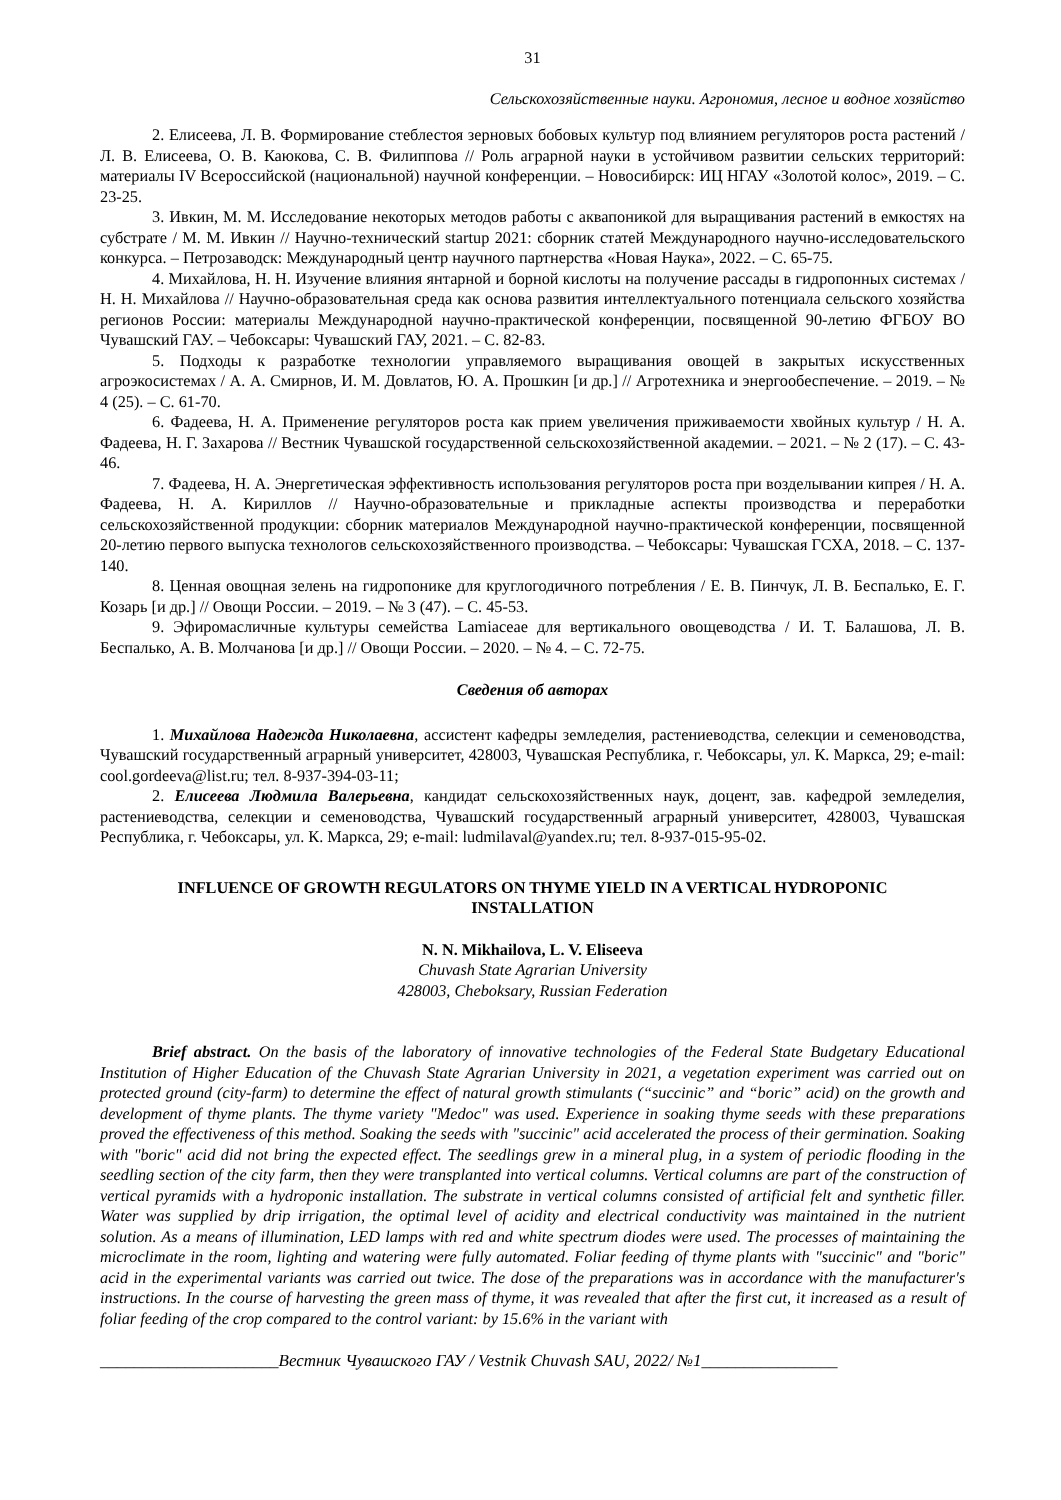31
Сельскохозяйственные науки. Агрономия, лесное и водное хозяйство
2. Елисеева, Л. В. Формирование стеблестоя зерновых бобовых культур под влиянием регуляторов роста растений / Л. В. Елисеева, О. В. Каюкова, С. В. Филиппова // Роль аграрной науки в устойчивом развитии сельских территорий: материалы IV Всероссийской (национальной) научной конференции. – Новосибирск: ИЦ НГАУ «Золотой колос», 2019. – С. 23-25.
3. Ивкин, М. М. Исследование некоторых методов работы с аквапоникой для выращивания растений в емкостях на субстрате / М. М. Ивкин // Научно-технический startup 2021: сборник статей Международного научно-исследовательского конкурса. – Петрозаводск: Международный центр научного партнерства «Новая Наука», 2022. – С. 65-75.
4. Михайлова, Н. Н. Изучение влияния янтарной и борной кислоты на получение рассады в гидропонных системах / Н. Н. Михайлова // Научно-образовательная среда как основа развития интеллектуального потенциала сельского хозяйства регионов России: материалы Международной научно-практической конференции, посвященной 90-летию ФГБОУ ВО Чувашский ГАУ. – Чебоксары: Чувашский ГАУ, 2021. – С. 82-83.
5. Подходы к разработке технологии управляемого выращивания овощей в закрытых искусственных агроэкосистемах / А. А. Смирнов, И. М. Довлатов, Ю. А. Прошкин [и др.] // Агротехника и энергообеспечение. – 2019. – № 4 (25). – С. 61-70.
6. Фадеева, Н. А. Применение регуляторов роста как прием увеличения приживаемости хвойных культур / Н. А. Фадеева, Н. Г. Захарова // Вестник Чувашской государственной сельскохозяйственной академии. – 2021. – № 2 (17). – С. 43-46.
7. Фадеева, Н. А. Энергетическая эффективность использования регуляторов роста при возделывании кипрея / Н. А. Фадеева, Н. А. Кириллов // Научно-образовательные и прикладные аспекты производства и переработки сельскохозяйственной продукции: сборник материалов Международной научно-практической конференции, посвященной 20-летию первого выпуска технологов сельскохозяйственного производства. – Чебоксары: Чувашская ГСХА, 2018. – С. 137-140.
8. Ценная овощная зелень на гидропонике для круглогодичного потребления / Е. В. Пинчук, Л. В. Беспалько, Е. Г. Козарь [и др.] // Овощи России. – 2019. – № 3 (47). – С. 45-53.
9. Эфиромасличные культуры семейства Lamiaceae для вертикального овощеводства / И. Т. Балашова, Л. В. Беспалько, А. В. Молчанова [и др.] // Овощи России. – 2020. – № 4. – С. 72-75.
Сведения об авторах
1. Михайлова Надежда Николаевна, ассистент кафедры земледелия, растениеводства, селекции и семеноводства, Чувашский государственный аграрный университет, 428003, Чувашская Республика, г. Чебоксары, ул. К. Маркса, 29; e-mail: cool.gordeeva@list.ru; тел. 8-937-394-03-11;
2. Елисеева Людмила Валерьевна, кандидат сельскохозяйственных наук, доцент, зав. кафедрой земледелия, растениеводства, селекции и семеноводства, Чувашский государственный аграрный университет, 428003, Чувашская Республика, г. Чебоксары, ул. К. Маркса, 29; e-mail: ludmilaval@yandex.ru; тел. 8-937-015-95-02.
INFLUENCE OF GROWTH REGULATORS ON THYME YIELD IN A VERTICAL HYDROPONIC INSTALLATION
N. N. Mikhailova, L. V. Eliseeva
Chuvash State Agrarian University
428003, Cheboksary, Russian Federation
Brief abstract. On the basis of the laboratory of innovative technologies of the Federal State Budgetary Educational Institution of Higher Education of the Chuvash State Agrarian University in 2021, a vegetation experiment was carried out on protected ground (city-farm) to determine the effect of natural growth stimulants (“succinic” and “boric” acid) on the growth and development of thyme plants. The thyme variety "Medoc" was used. Experience in soaking thyme seeds with these preparations proved the effectiveness of this method. Soaking the seeds with "succinic" acid accelerated the process of their germination. Soaking with "boric" acid did not bring the expected effect. The seedlings grew in a mineral plug, in a system of periodic flooding in the seedling section of the city farm, then they were transplanted into vertical columns. Vertical columns are part of the construction of vertical pyramids with a hydroponic installation. The substrate in vertical columns consisted of artificial felt and synthetic filler. Water was supplied by drip irrigation, the optimal level of acidity and electrical conductivity was maintained in the nutrient solution. As a means of illumination, LED lamps with red and white spectrum diodes were used. The processes of maintaining the microclimate in the room, lighting and watering were fully automated. Foliar feeding of thyme plants with "succinic" and "boric" acid in the experimental variants was carried out twice. The dose of the preparations was in accordance with the manufacturer's instructions. In the course of harvesting the green mass of thyme, it was revealed that after the first cut, it increased as a result of foliar feeding of the crop compared to the control variant: by 15.6% in the variant with
_____________________Вестник Чувашского ГАУ / Vestnik Chuvash SAU, 2022/ №1________________